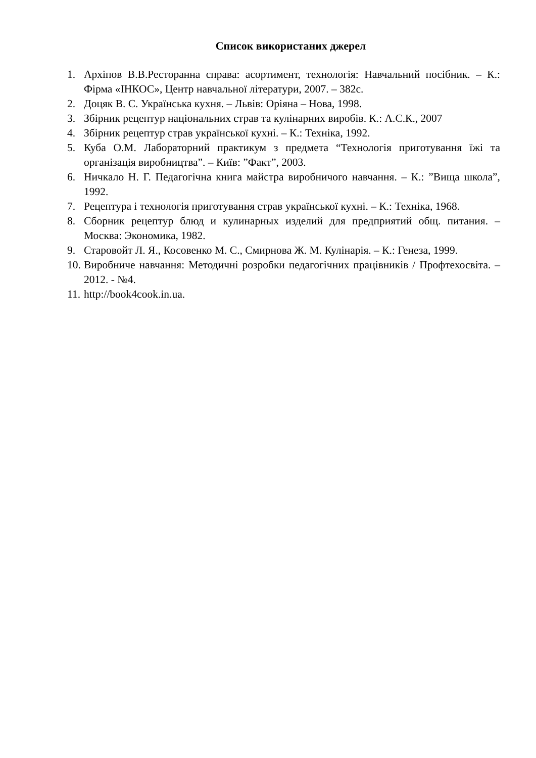Список використаних джерел
1. Архіпов В.В.Ресторанна справа: асортимент, технологія: Навчальний посібник. – К.: Фірма «ІНКОС», Центр навчальної літератури, 2007. – 382с.
2. Доцяк В. С. Українська кухня. – Львів: Оріяна – Нова, 1998.
3. Збірник рецептур національних страв та кулінарних виробів. К.: А.С.К., 2007
4. Збірник рецептур страв української кухні. – К.: Техніка, 1992.
5. Куба О.М. Лабораторний практикум з предмета “Технологія приготування їжі та організація виробництва”. – Київ: ”Факт”, 2003.
6. Ничкало Н. Г. Педагогічна книга майстра виробничого навчання. – К.: ”Вища школа”, 1992.
7. Рецептура і технологія приготування страв української кухні. – К.: Техніка, 1968.
8. Сборник рецептур блюд и кулинарных изделий для предприятий общ. питания. – Москва: Экономика, 1982.
9. Старовойт Л. Я., Косовенко М. С., Смирнова Ж. М. Кулінарія. – К.: Генеза, 1999.
10. Виробниче навчання: Методичні розробки педагогічних працівників / Профтехосвіта. – 2012. - №4.
11. http://book4cook.in.ua.